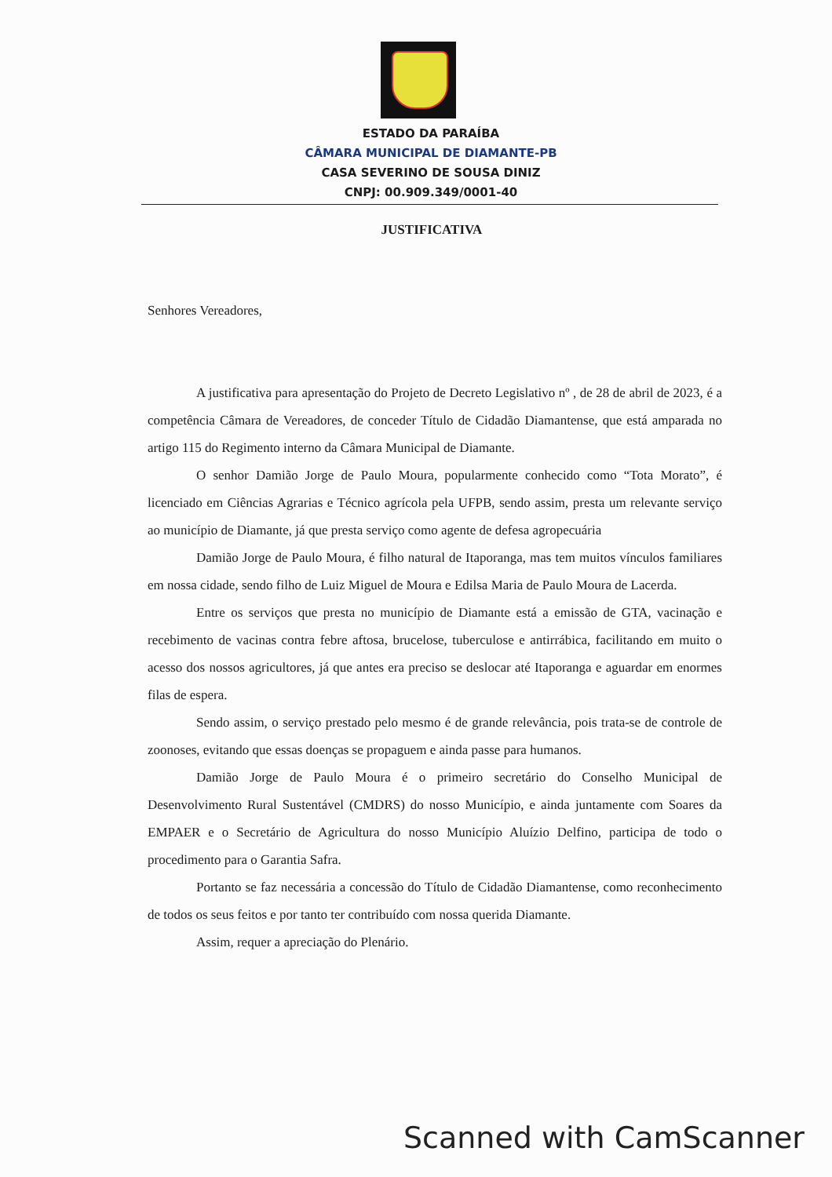ESTADO DA PARAÍBA
CÂMARA MUNICIPAL DE DIAMANTE-PB
CASA SEVERINO DE SOUSA DINIZ
CNPJ: 00.909.349/0001-40
JUSTIFICATIVA
Senhores Vereadores,
A justificativa para apresentação do Projeto de Decreto Legislativo nº , de 28 de abril de 2023, é a competência Câmara de Vereadores, de conceder Título de Cidadão Diamantense, que está amparada no artigo 115 do Regimento interno da Câmara Municipal de Diamante.
O senhor Damião Jorge de Paulo Moura, popularmente conhecido como “Tota Morato”, é licenciado em Ciências Agrarias e Técnico agrícola pela UFPB, sendo assim, presta um relevante serviço ao município de Diamante, já que presta serviço como agente de defesa agropecuária
Damião Jorge de Paulo Moura, é filho natural de Itaporanga, mas tem muitos vínculos familiares em nossa cidade, sendo filho de Luiz Miguel de Moura e Edilsa Maria de Paulo Moura de Lacerda.
Entre os serviços que presta no município de Diamante está a emissão de GTA, vacinação e recebimento de vacinas contra febre aftosa, brucelose, tuberculose e antirrábica, facilitando em muito o acesso dos nossos agricultores, já que antes era preciso se deslocar até Itaporanga e aguardar em enormes filas de espera.
Sendo assim, o serviço prestado pelo mesmo é de grande relevância, pois trata-se de controle de zoonoses, evitando que essas doenças se propaguem e ainda passe para humanos.
Damião Jorge de Paulo Moura é o primeiro secretário do Conselho Municipal de Desenvolvimento Rural Sustentável (CMDRS) do nosso Município, e ainda juntamente com Soares da EMPAER e o Secretário de Agricultura do nosso Município Aluízio Delfino, participa de todo o procedimento para o Garantia Safra.
Portanto se faz necessária a concessão do Título de Cidadão Diamantense, como reconhecimento de todos os seus feitos e por tanto ter contribuído com nossa querida Diamante.
Assim, requer a apreciação do Plenário.
Scanned with CamScanner